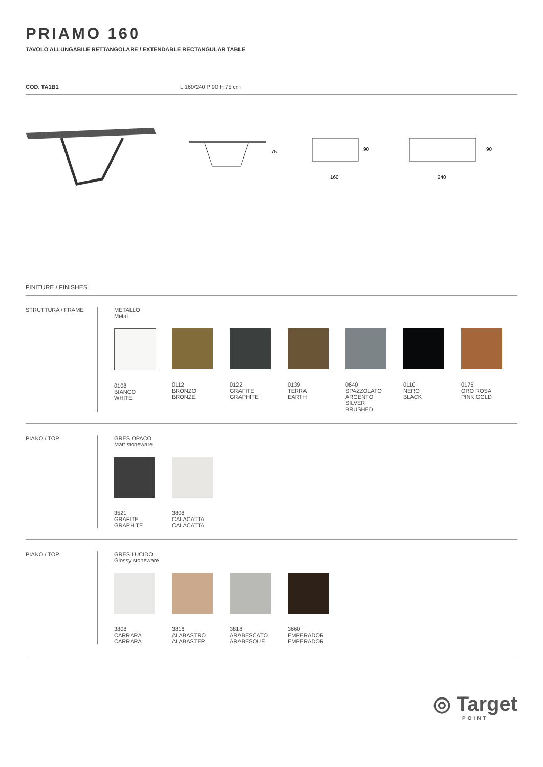PRIAMO 160
TAVOLO ALLUNGABILE RETTANGOLARE / EXTENDABLE RECTANGULAR TABLE
COD. TA1B1 L 160/240 P 90 H 75 cm
75
90
160
90
240
FINITURE / FINISHES
STRUTTURA / FRAME METALLO
Metal
0108
BIANCO
WHITE
0112
BRONZO
BRONZE
0122
GRAFITE
GRAPHITE
0139
TERRA
EARTH
0640
SPAZZOLATO
ARGENTO
SILVER
BRUSHED
0110
NERO
BLACK
0176
ORO ROSA
PINK GOLD
PIANO / TOP GRES OPACO
Matt stoneware
3521
GRAFITE
GRAPHITE
3808
CALACATTA
CALACATTA
PIANO / TOP GRES LUCIDO
Glossy stoneware
3808
CARRARA
CARRARA
3816
ALABASTRO
ALABASTER
3818
ARABESCATO
ARABESQUE
3660
EMPERADOR
EMPERADOR
◎ Target
POINT